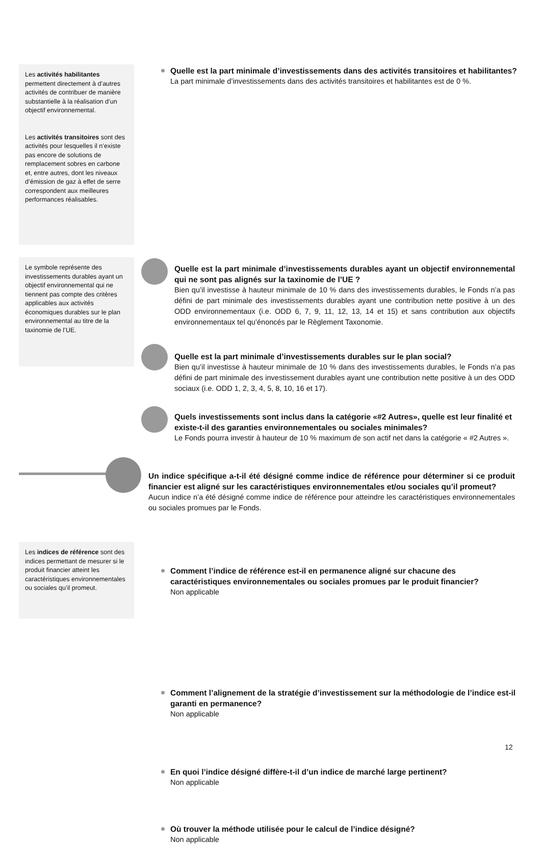Les activités habilitantes permettent directement à d’autres activités de contribuer de manière substantielle à la réalisation d’un objectif environnemental.
Les activités transitoires sont des activités pour lesquelles il n’existe pas encore de solutions de remplacement sobres en carbone et, entre autres, dont les niveaux d’émission de gaz à effet de serre correspondent aux meilleures performances réalisables.
Quelle est la part minimale d’investissements dans des activités transitoires et habilitantes?
La part minimale d’investissements dans des activités transitoires et habilitantes est de 0 %.
Le symbole représente des investissements durables ayant un objectif environnemental qui ne tiennent pas compte des critères applicables aux activités économiques durables sur le plan environnemental au titre de la taxinomie de l’UE.
Quelle est la part minimale d’investissements durables ayant un objectif environnemental qui ne sont pas alignés sur la taxinomie de l’UE ?
Bien qu’il investisse à hauteur minimale de 10 % dans des investissements durables, le Fonds n’a pas défini de part minimale des investissements durables ayant une contribution nette positive à un des ODD environnementaux (i.e. ODD 6, 7, 9, 11, 12, 13, 14 et 15) et sans contribution aux objectifs environnementaux tel qu’énoncés par le Règlement Taxonomie.
Quelle est la part minimale d’investissements durables sur le plan social?
Bien qu’il investisse à hauteur minimale de 10 % dans des investissements durables, le Fonds n’a pas défini de part minimale des investissement durables ayant une contribution nette positive à un des ODD sociaux (i.e. ODD 1, 2, 3, 4, 5, 8, 10, 16 et 17).
Quels investissements sont inclus dans la catégorie «#2 Autres», quelle est leur finalité et existe-t-il des garanties environnementales ou sociales minimales?
Le Fonds pourra investir à hauteur de 10 % maximum de son actif net dans la catégorie « #2 Autres ».
Un indice spécifique a-t-il été désigné comme indice de référence pour déterminer si ce produit financier est aligné sur les caractéristiques environnementales et/ou sociales qu’il promeut?
Aucun indice n’a été désigné comme indice de référence pour atteindre les caractéristiques environnementales ou sociales promues par le Fonds.
Les indices de référence sont des indices permettant de mesurer si le produit financier atteint les caractéristiques environnementales ou sociales qu’il promeut.
Comment l’indice de référence est-il en permanence aligné sur chacune des caractéristiques environnementales ou sociales promues par le produit financier?
Non applicable
Comment l’alignement de la stratégie d’investissement sur la méthodologie de l’indice est-il garanti en permanence?
Non applicable
En quoi l’indice désigné diffère-t-il d’un indice de marché large pertinent?
Non applicable
Où trouver la méthode utilisée pour le calcul de l’indice désigné?
Non applicable
12